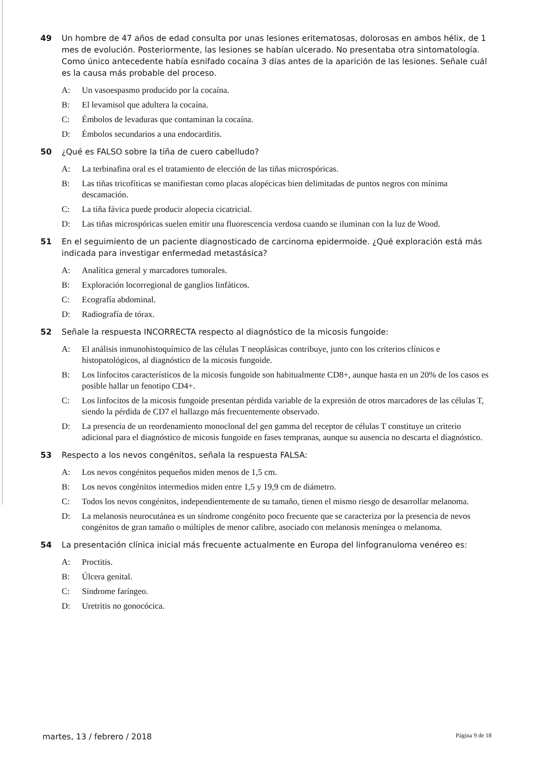49 Un hombre de 47 años de edad consulta por unas lesiones eritematosas, dolorosas en ambos hélix, de 1 mes de evolución. Posteriormente, las lesiones se habían ulcerado. No presentaba otra sintomatología. Como único antecedente había esnifado cocaína 3 días antes de la aparición de las lesiones. Señale cuál es la causa más probable del proceso.
A: Un vasoespasmo producido por la cocaína.
B: El levamisol que adultera la cocaína.
C: Émbolos de levaduras que contaminan la cocaína.
D: Émbolos secundarios a una endocarditis.
50 ¿Qué es FALSO sobre la tiña de cuero cabelludo?
A: La terbinafina oral es el tratamiento de elección de las tiñas microspóricas.
B: Las tiñas tricofíticas se manifiestan como placas alopécicas bien delimitadas de puntos negros con mínima descamación.
C: La tiña fávica puede producir alopecia cicatricial.
D: Las tiñas microspóricas suelen emitir una fluorescencia verdosa cuando se iluminan con la luz de Wood.
51 En el seguimiento de un paciente diagnosticado de carcinoma epidermoide. ¿Qué exploración está más indicada para investigar enfermedad metastásica?
A: Analítica general y marcadores tumorales.
B: Exploración locorregional de ganglios linfáticos.
C: Ecografía abdominal.
D: Radiografía de tórax.
52 Señale la respuesta INCORRECTA respecto al diagnóstico de la micosis fungoide:
A: El análisis inmunohistoquímico de las células T neoplásicas contribuye, junto con los criterios clínicos e histopatológicos, al diagnóstico de la micosis fungoide.
B: Los linfocitos característicos de la micosis fungoide son habitualmente CD8+, aunque hasta en un 20% de los casos es posible hallar un fenotipo CD4+.
C: Los linfocitos de la micosis fungoide presentan pérdida variable de la expresión de otros marcadores de las células T, siendo la pérdida de CD7 el hallazgo más frecuentemente observado.
D: La presencia de un reordenamiento monoclonal del gen gamma del receptor de células T constituye un criterio adicional para el diagnóstico de micosis fungoide en fases tempranas, aunque su ausencia no descarta el diagnóstico.
53 Respecto a los nevos congénitos, señala la respuesta FALSA:
A: Los nevos congénitos pequeños miden menos de 1,5 cm.
B: Los nevos congénitos intermedios miden entre 1,5 y 19,9 cm de diámetro.
C: Todos los nevos congénitos, independientemente de su tamaño, tienen el mismo riesgo de desarrollar melanoma.
D: La melanosis neurocutánea es un síndrome congénito poco frecuente que se caracteriza por la presencia de nevos congénitos de gran tamaño o múltiples de menor calibre, asociado con melanosis meníngea o melanoma.
54 La presentación clínica inicial más frecuente actualmente en Europa del linfogranuloma venéreo es:
A: Proctitis.
B: Úlcera genital.
C: Síndrome faríngeo.
D: Uretritis no gonocócica.
martes, 13 / febrero / 2018 Página 9 de 18